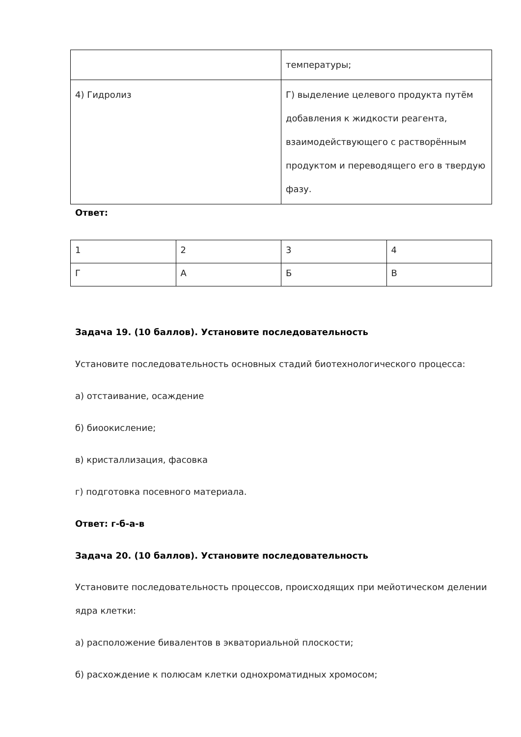| | температуры; |
| 4) Гидролиз | Г) выделение целевого продукта путём добавления к жидкости реагента, взаимодействующего с растворённым продуктом и переводящего его в твердую фазу. |
Ответ:
| 1 | 2 | 3 | 4 |
| Г | А | Б | В |
Задача 19. (10 баллов). Установите последовательность
Установите последовательность основных стадий биотехнологического процесса:
а) отстаивание, осаждение
б) биоокисление;
в) кристаллизация, фасовка
г) подготовка посевного материала.
Ответ: г-б-а-в
Задача 20. (10 баллов). Установите последовательность
Установите последовательность процессов, происходящих при мейотическом делении ядра клетки:
а) расположение бивалентов в экваториальной плоскости;
б) расхождение к полюсам клетки однохроматидных хромосом;